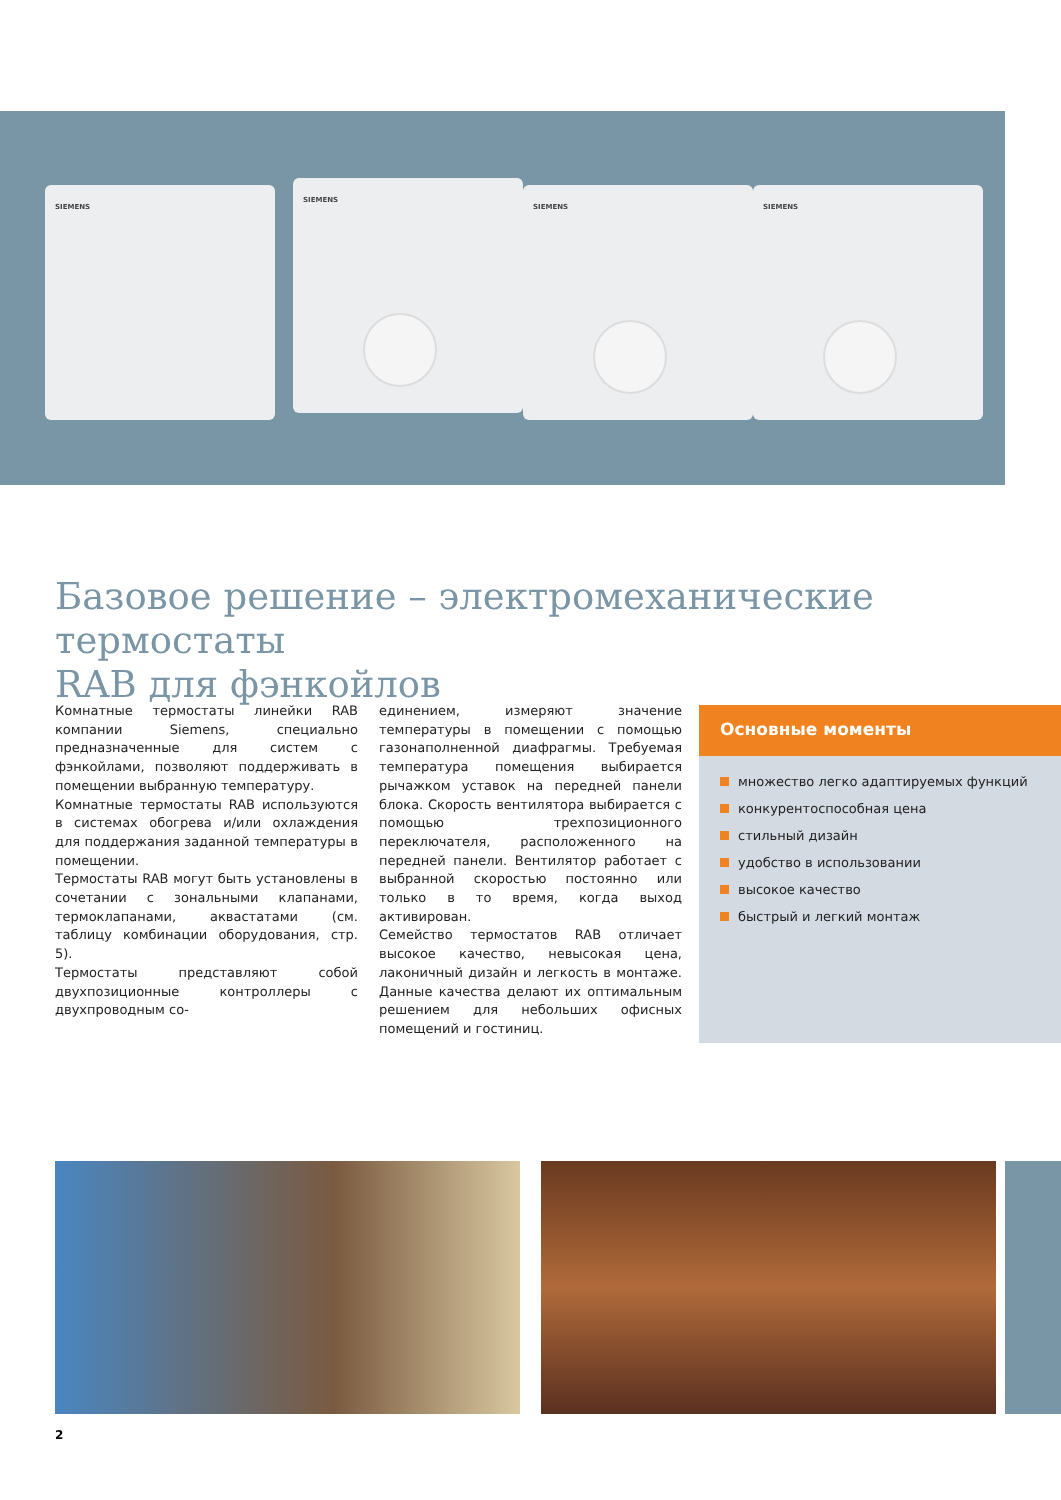SIEMENS SIEMENS SIEMENS SIEMENS
Базовое решение – электромеханические термостаты
RAB для фэнкойлов
Комнатные термостаты линейки RAB компании Siemens, специально предназначенные для систем с фэнкойлами, позволяют поддерживать в помещении выбранную температуру.
Комнатные термостаты RAB используются в системах обогрева и/или охлаждения для поддержания заданной температуры в помещении.
Термостаты RAB могут быть установлены в сочетании с зональными клапанами, термоклапанами, аквастатами (см. таблицу комбинации оборудования, стр. 5).
Термостаты представляют собой двухпозиционные контроллеры с двухпроводным со-
единением, измеряют значение температуры в помещении с помощью газонаполненной диафрагмы. Требуемая температура помещения выбирается рычажком уставок на передней панели блока. Скорость вентилятора выбирается с помощью трехпозиционного переключателя, расположенного на передней панели. Вентилятор работает с выбранной скоростью постоянно или только в то время, когда выход активирован.
Семейство термостатов RAB отличает высокое качество, невысокая цена, лаконичный дизайн и легкость в монтаже. Данные качества делают их оптимальным решением для небольших офисных помещений и гостиниц.
Основные моменты
множество легко адаптируемых функций
конкурентоспособная цена
стильный дизайн
удобство в использовании
высокое качество
быстрый и легкий монтаж
2